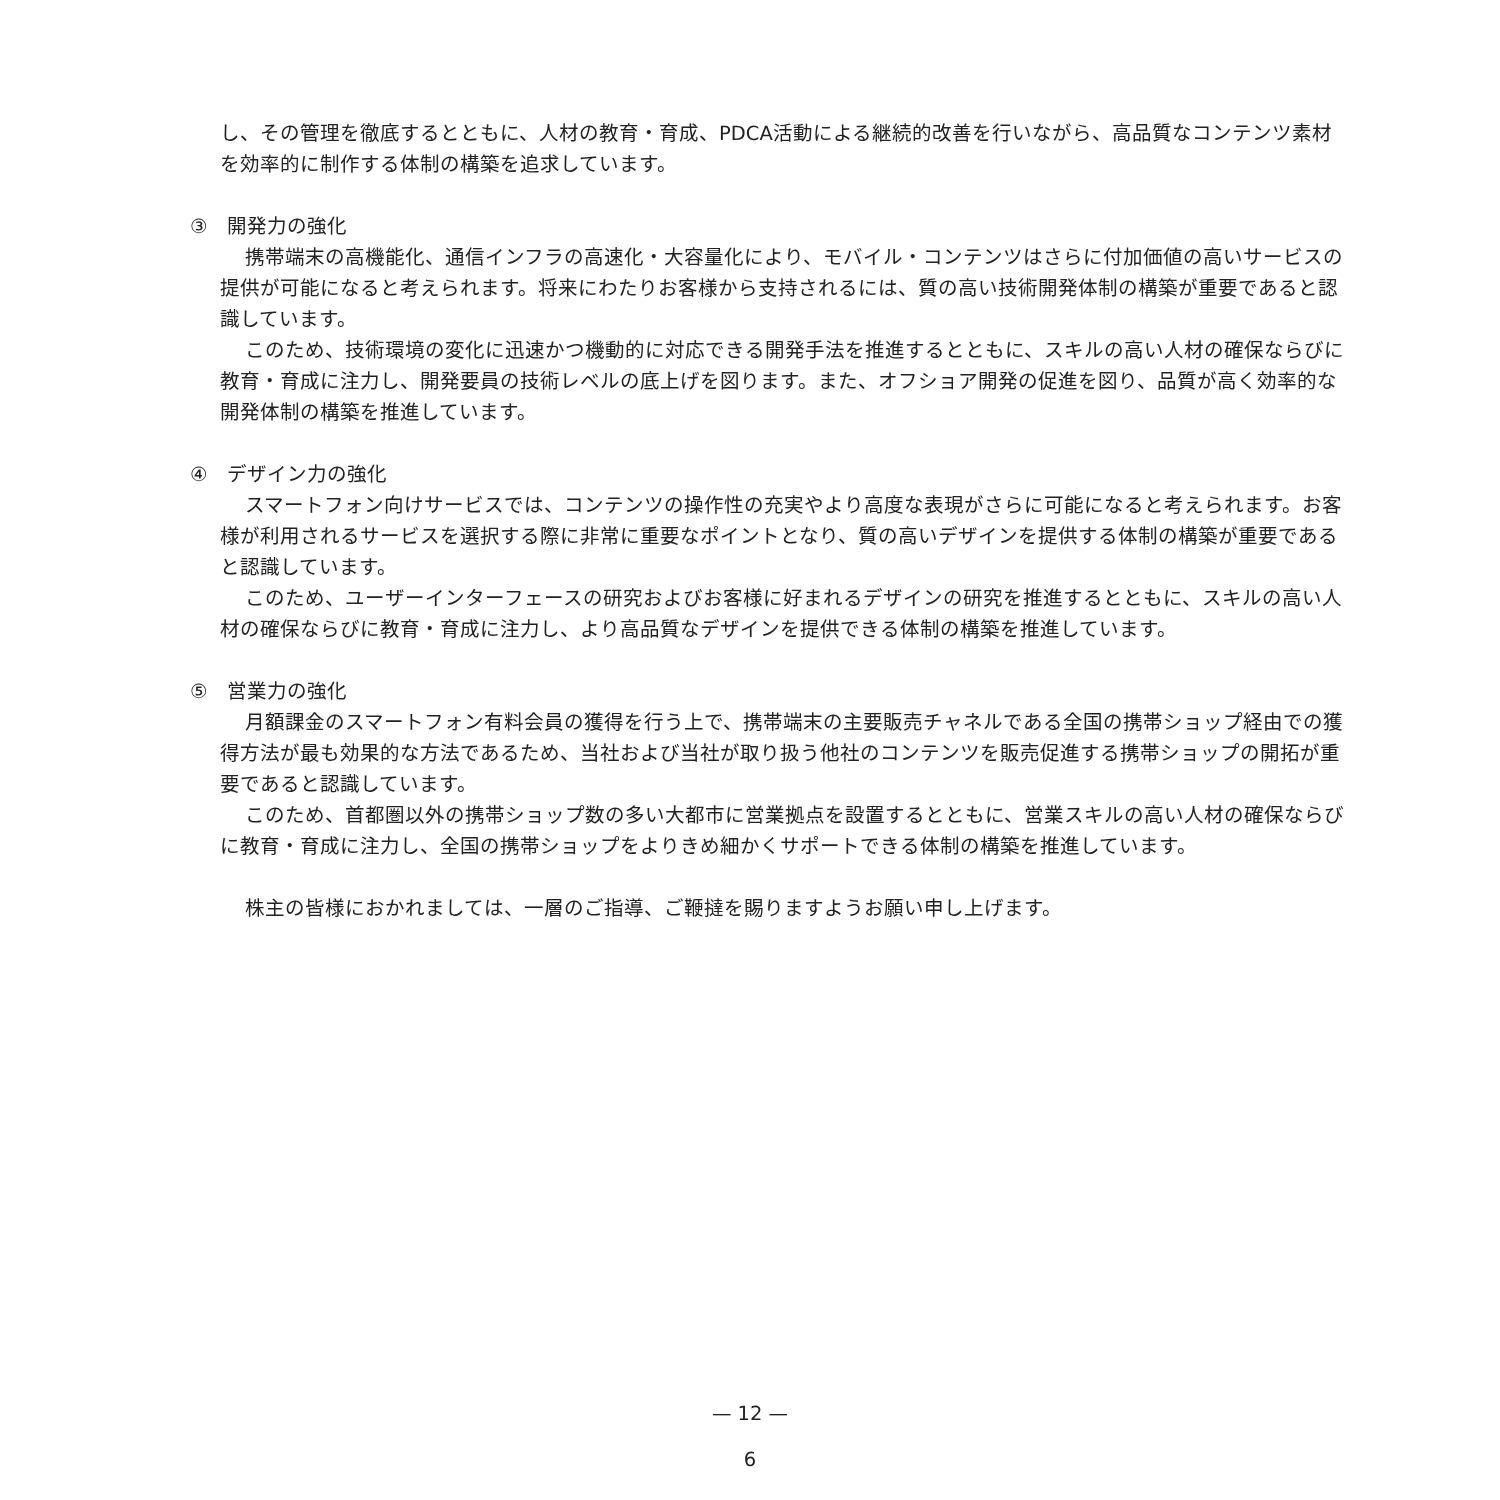し、その管理を徹底するとともに、人材の教育・育成、PDCA活動による継続的改善を行いながら、高品質なコンテンツ素材を効率的に制作する体制の構築を追求しています。
③　開発力の強化
携帯端末の高機能化、通信インフラの高速化・大容量化により、モバイル・コンテンツはさらに付加価値の高いサービスの提供が可能になると考えられます。将来にわたりお客様から支持されるには、質の高い技術開発体制の構築が重要であると認識しています。
このため、技術環境の変化に迅速かつ機動的に対応できる開発手法を推進するとともに、スキルの高い人材の確保ならびに教育・育成に注力し、開発要員の技術レベルの底上げを図ります。また、オフショア開発の促進を図り、品質が高く効率的な開発体制の構築を推進しています。
④　デザイン力の強化
スマートフォン向けサービスでは、コンテンツの操作性の充実やより高度な表現がさらに可能になると考えられます。お客様が利用されるサービスを選択する際に非常に重要なポイントとなり、質の高いデザインを提供する体制の構築が重要であると認識しています。
このため、ユーザーインターフェースの研究およびお客様に好まれるデザインの研究を推進するとともに、スキルの高い人材の確保ならびに教育・育成に注力し、より高品質なデザインを提供できる体制の構築を推進しています。
⑤　営業力の強化
月額課金のスマートフォン有料会員の獲得を行う上で、携帯端末の主要販売チャネルである全国の携帯ショップ経由での獲得方法が最も効果的な方法であるため、当社および当社が取り扱う他社のコンテンツを販売促進する携帯ショップの開拓が重要であると認識しています。
このため、首都圏以外の携帯ショップ数の多い大都市に営業拠点を設置するとともに、営業スキルの高い人材の確保ならびに教育・育成に注力し、全国の携帯ショップをよりきめ細かくサポートできる体制の構築を推進しています。
株主の皆様におかれましては、一層のご指導、ご鞭撻を賜りますようお願い申し上げます。
— 12 —
6